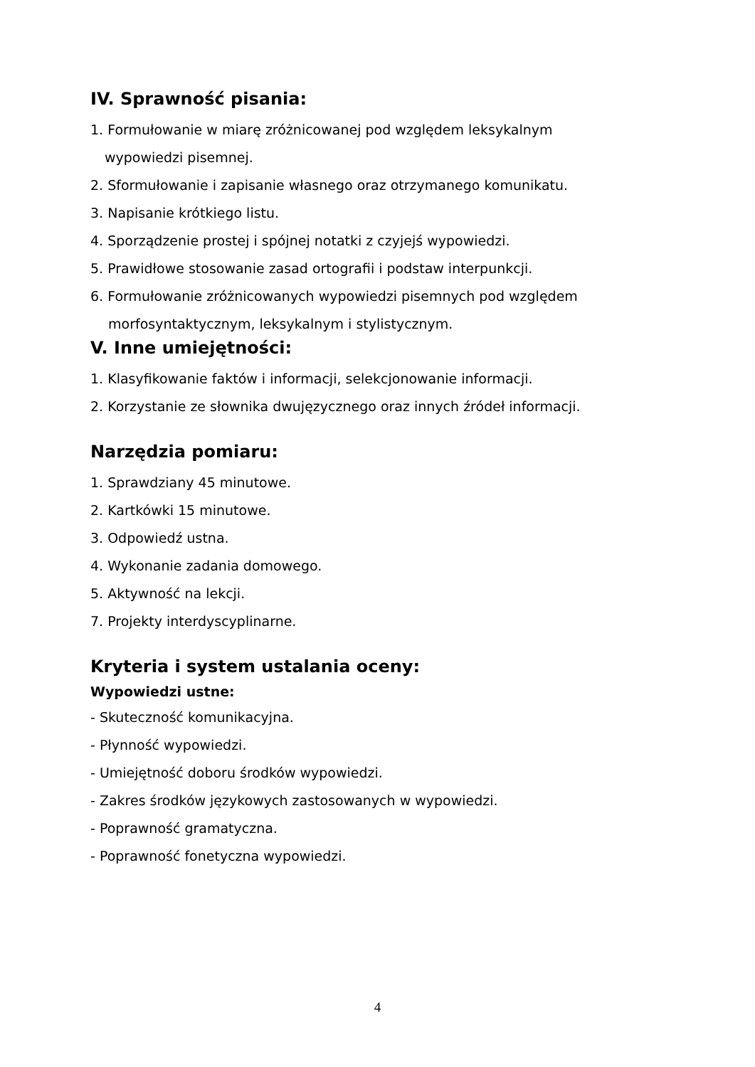IV. Sprawność pisania:
1. Formułowanie w miarę zróżnicowanej pod względem leksykalnym
wypowiedzi pisemnej.
2. Sformułowanie i zapisanie własnego oraz otrzymanego komunikatu.
3. Napisanie krótkiego listu.
4. Sporządzenie prostej i spójnej notatki z czyjejś wypowiedzi.
5. Prawidłowe stosowanie zasad ortografii i podstaw interpunkcji.
6. Formułowanie zróżnicowanych wypowiedzi pisemnych pod względem
morfosyntaktycznym, leksykalnym i stylistycznym.
V. Inne umiejętności:
1. Klasyfikowanie faktów i informacji, selekcjonowanie informacji.
2. Korzystanie ze słownika dwujęzycznego oraz innych źródeł informacji.
Narzędzia pomiaru:
1. Sprawdziany 45 minutowe.
2. Kartkówki 15 minutowe.
3. Odpowiedź ustna.
4. Wykonanie zadania domowego.
5. Aktywność na lekcji.
7. Projekty interdyscyplinarne.
Kryteria i system ustalania oceny:
Wypowiedzi ustne:
- Skuteczność komunikacyjna.
- Płynność wypowiedzi.
- Umiejętność doboru środków wypowiedzi.
- Zakres środków językowych zastosowanych w wypowiedzi.
- Poprawność gramatyczna.
- Poprawność fonetyczna wypowiedzi.
4